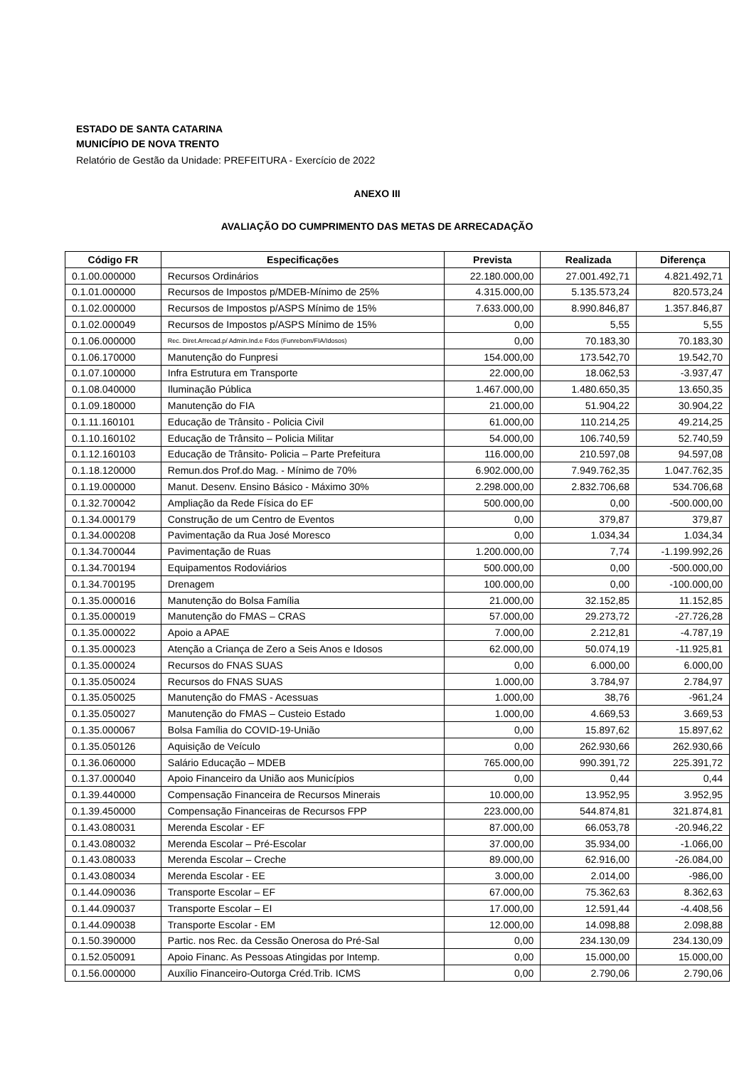ESTADO DE SANTA CATARINA
MUNICÍPIO DE NOVA TRENTO
Relatório de Gestão da Unidade: PREFEITURA - Exercício de 2022
ANEXO III
AVALIAÇÃO DO CUMPRIMENTO DAS METAS DE ARRECADAÇÃO
| Código FR | Especificações | Prevista | Realizada | Diferença |
| --- | --- | --- | --- | --- |
| 0.1.00.000000 | Recursos Ordinários | 22.180.000,00 | 27.001.492,71 | 4.821.492,71 |
| 0.1.01.000000 | Recursos de Impostos p/MDEB-Mínimo de 25% | 4.315.000,00 | 5.135.573,24 | 820.573,24 |
| 0.1.02.000000 | Recursos de Impostos p/ASPS Mínimo de 15% | 7.633.000,00 | 8.990.846,87 | 1.357.846,87 |
| 0.1.02.000049 | Recursos de Impostos p/ASPS Mínimo de 15% | 0,00 | 5,55 | 5,55 |
| 0.1.06.000000 | Rec. Diret.Arrecad.p/ Admin.Ind.e Fdos (Funrebom/FIA/Idosos) | 0,00 | 70.183,30 | 70.183,30 |
| 0.1.06.170000 | Manutenção do Funpresi | 154.000,00 | 173.542,70 | 19.542,70 |
| 0.1.07.100000 | Infra Estrutura em Transporte | 22.000,00 | 18.062,53 | -3.937,47 |
| 0.1.08.040000 | Iluminação Pública | 1.467.000,00 | 1.480.650,35 | 13.650,35 |
| 0.1.09.180000 | Manutenção do FIA | 21.000,00 | 51.904,22 | 30.904,22 |
| 0.1.11.160101 | Educação de Trânsito - Policia Civil | 61.000,00 | 110.214,25 | 49.214,25 |
| 0.1.10.160102 | Educação de Trânsito – Policia Militar | 54.000,00 | 106.740,59 | 52.740,59 |
| 0.1.12.160103 | Educação de Trânsito- Policia – Parte Prefeitura | 116.000,00 | 210.597,08 | 94.597,08 |
| 0.1.18.120000 | Remun.dos Prof.do Mag. - Mínimo de 70% | 6.902.000,00 | 7.949.762,35 | 1.047.762,35 |
| 0.1.19.000000 | Manut. Desenv. Ensino Básico - Máximo 30% | 2.298.000,00 | 2.832.706,68 | 534.706,68 |
| 0.1.32.700042 | Ampliação da Rede Física do EF | 500.000,00 | 0,00 | -500.000,00 |
| 0.1.34.000179 | Construção de um Centro de Eventos | 0,00 | 379,87 | 379,87 |
| 0.1.34.000208 | Pavimentação da Rua José Moresco | 0,00 | 1.034,34 | 1.034,34 |
| 0.1.34.700044 | Pavimentação de Ruas | 1.200.000,00 | 7,74 | -1.199.992,26 |
| 0.1.34.700194 | Equipamentos Rodoviários | 500.000,00 | 0,00 | -500.000,00 |
| 0.1.34.700195 | Drenagem | 100.000,00 | 0,00 | -100.000,00 |
| 0.1.35.000016 | Manutenção do Bolsa Família | 21.000,00 | 32.152,85 | 11.152,85 |
| 0.1.35.000019 | Manutenção do FMAS – CRAS | 57.000,00 | 29.273,72 | -27.726,28 |
| 0.1.35.000022 | Apoio a APAE | 7.000,00 | 2.212,81 | -4.787,19 |
| 0.1.35.000023 | Atenção a Criança de Zero a Seis Anos e Idosos | 62.000,00 | 50.074,19 | -11.925,81 |
| 0.1.35.000024 | Recursos do FNAS SUAS | 0,00 | 6.000,00 | 6.000,00 |
| 0.1.35.050024 | Recursos do FNAS SUAS | 1.000,00 | 3.784,97 | 2.784,97 |
| 0.1.35.050025 | Manutenção do FMAS - Acessuas | 1.000,00 | 38,76 | -961,24 |
| 0.1.35.050027 | Manutenção do FMAS – Custeio Estado | 1.000,00 | 4.669,53 | 3.669,53 |
| 0.1.35.000067 | Bolsa Família do COVID-19-União | 0,00 | 15.897,62 | 15.897,62 |
| 0.1.35.050126 | Aquisição de Veículo | 0,00 | 262.930,66 | 262.930,66 |
| 0.1.36.060000 | Salário Educação – MDEB | 765.000,00 | 990.391,72 | 225.391,72 |
| 0.1.37.000040 | Apoio Financeiro da União aos Municípios | 0,00 | 0,44 | 0,44 |
| 0.1.39.440000 | Compensação Financeira de Recursos Minerais | 10.000,00 | 13.952,95 | 3.952,95 |
| 0.1.39.450000 | Compensação Financeiras de Recursos FPP | 223.000,00 | 544.874,81 | 321.874,81 |
| 0.1.43.080031 | Merenda Escolar - EF | 87.000,00 | 66.053,78 | -20.946,22 |
| 0.1.43.080032 | Merenda Escolar – Pré-Escolar | 37.000,00 | 35.934,00 | -1.066,00 |
| 0.1.43.080033 | Merenda Escolar – Creche | 89.000,00 | 62.916,00 | -26.084,00 |
| 0.1.43.080034 | Merenda Escolar - EE | 3.000,00 | 2.014,00 | -986,00 |
| 0.1.44.090036 | Transporte Escolar – EF | 67.000,00 | 75.362,63 | 8.362,63 |
| 0.1.44.090037 | Transporte Escolar – EI | 17.000,00 | 12.591,44 | -4.408,56 |
| 0.1.44.090038 | Transporte Escolar - EM | 12.000,00 | 14.098,88 | 2.098,88 |
| 0.1.50.390000 | Partic. nos Rec. da Cessão Onerosa do Pré-Sal | 0,00 | 234.130,09 | 234.130,09 |
| 0.1.52.050091 | Apoio Financ. As Pessoas Atingidas por Intemp. | 0,00 | 15.000,00 | 15.000,00 |
| 0.1.56.000000 | Auxílio Financeiro-Outorga Créd.Trib. ICMS | 0,00 | 2.790,06 | 2.790,06 |